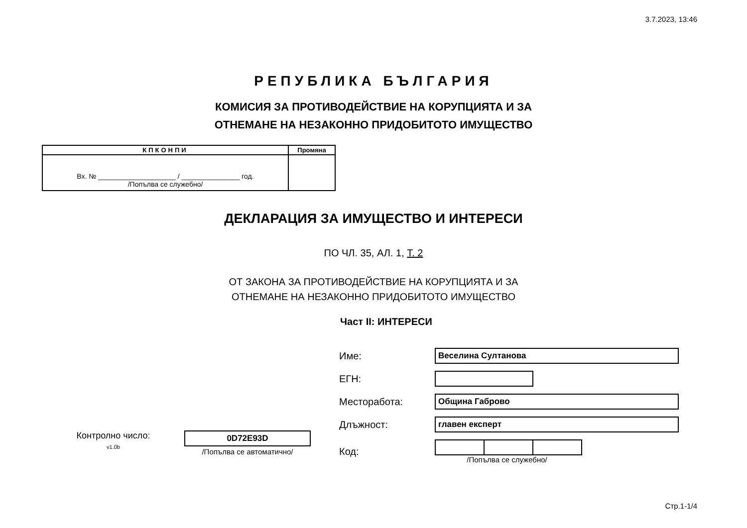3.7.2023, 13:46
РЕПУБЛИКА БЪЛГАРИЯ
КОМИСИЯ ЗА ПРОТИВОДЕЙСТВИЕ НА КОРУПЦИЯТА И ЗА
ОТНЕМАНЕ НА НЕЗАКОННО ПРИДОБИТОТО ИМУЩЕСТВО
| КПКОНПИ | Промяна |
| --- | --- |
| Вх. № ____________________ / _______________ год. /Попълва се служебно/ | |
ДЕКЛАРАЦИЯ ЗА ИМУЩЕСТВО И ИНТЕРЕСИ
ПО ЧЛ. 35, АЛ. 1, Т. 2
ОТ ЗАКОНА ЗА ПРОТИВОДЕЙСТВИЕ НА КОРУПЦИЯТА И ЗА
ОТНЕМАНЕ НА НЕЗАКОННО ПРИДОБИТОТО ИМУЩЕСТВО
Част II: ИНТЕРЕСИ
| Име: | Веселина Султанова |
| ЕГН: | |
| Месторабота: | Община Габрово |
| Длъжност: | главен експерт |
| Код: | /Попълва се служебно/ |
Контролно число:
v1.0b
0D72E93D
/Попълва се автоматично/
Стр.1-1/4